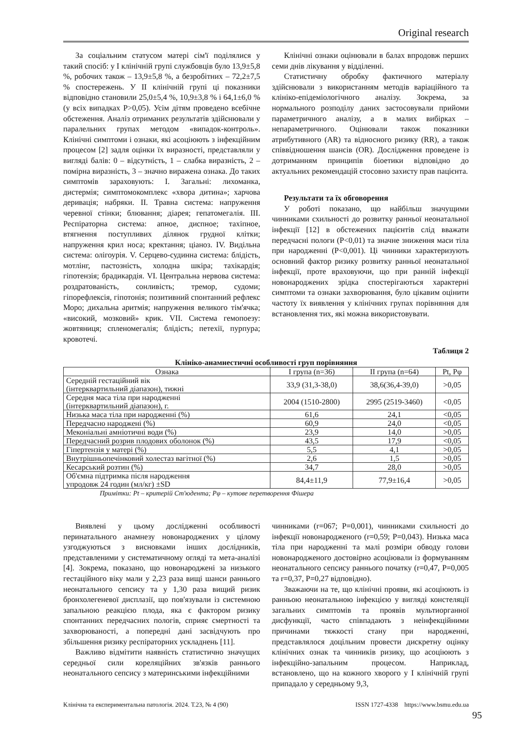Original research
За соціальним статусом матері сім'ї поділялися у такий спосіб: у І клінічній групі службовців було 13,9±5,8 %, робочих також – 13,9±5,8 %, а безробітних – 72,2±7,5 % спостережень. У ІІ клінічній групі ці показники відповідно становили 25,0±5,4 %, 10,9±3,8 % і 64,1±6,0 % (у всіх випадках Р>0,05). Усім дітям проведено всебічне обстеження. Аналіз отриманих результатів здійснювали у паралельних групах методом «випадок-контроль». Клінічні симптоми і ознаки, які асоціюють з інфекційним процесом [2] задля оцінки їх виразності, представляли у вигляді балів: 0 – відсутність, 1 – слабка виразність, 2 – помірна виразність, 3 – значно виражена ознака. До таких симптомів зараховують: І. Загальні: лихоманка, дистермія; симптомокомплекс «хвора дитина»; харчова деривація; набряки. ІІ. Травна система: напруження черевної стінки; блювання; діарея; гепатомегалія. ІІІ. Респіраторна система: апное, диспное; тахіпное, втягнення поступливих ділянок грудної клітки; напруження крил носа; кректання; ціаноз. IV. Видільна система: олігоурія. V. Серцево-судинна система: блідість, мотлінг, пастозність, холодна шкіра; тахікардія; гіпотензія; брадикардія. VI. Центральна нервова система: роздратованість, сонливість; тремор, судоми; гіпорефлексія, гіпотонія; позитивний спонтанний рефлекс Моро; дихальна аритмія; напруження великого тім'ячка; «високий, мозковий» крик. VII. Система гемопоезу: жовтяниця; спленомегалія; блідість; петехії, пурпура; кровотечі.
Клінічні ознаки оцінювали в балах впродовж перших семи днів лікування у відділенні.
Статистичну обробку фактичного матеріалу здійснювали з використанням методів варіаційного та клініко-епідеміологічного аналізу. Зокрема, за нормального розподілу даних застосовували прийоми параметричного аналізу, а в малих вибірках – непараметричного. Оцінювали також показники атрибутивного (AR) та відносного ризику (RR), а також співвідношення шансів (OR). Дослідження проведене із дотриманням принципів біоетики відповідно до актуальних рекомендацій стосовно захисту прав пацієнта.
Результати та їх обговорення
У роботі показано, що найбільш значущими чинниками схильності до розвитку ранньої неонатальної інфекції [12] в обстежених пацієнтів слід вважати передчасні пологи (Р<0,01) та значне зниження маси тіла при народженні (Р<0,001). Ці чинники характеризують основний фактор ризику розвитку ранньої неонатальної інфекції, проте враховуючи, що при ранній інфекції новонароджених зрідка спостерігаються характерні симптоми та ознаки захворювання, було цікавим оцінити частоту їх виявлення у клінічних групах порівняння для встановлення тих, які можна використовувати.
Таблиця 2
Клініко-анамнестичні особливості груп порівняння
| Ознака | І група (n=36) | ІІ група (n=64) | Pt, Pφ |
| --- | --- | --- | --- |
| Середній гестаційний вік (інтерквартильний діапазон), тижні | 33,9 (31,3-38,0) | 38,6(36,4-39,0) | >0,05 |
| Середня маса тіла при народженні (інтерквартильний діапазон), г. | 2004 (1510-2800) | 2995 (2519-3460) | <0,05 |
| Низька маса тіла при народженні (%) | 61,6 | 24,1 | <0,05 |
| Передчасно народжені (%) | 60,9 | 24,0 | <0,05 |
| Меконіальні амніотичні води (%) | 23,9 | 14,0 | >0,05 |
| Передчасний розрив плодових оболонок (%) | 43,5 | 17,9 | <0,05 |
| Гіпертензія у матері (%) | 5,5 | 4,1 | >0,05 |
| Внутрішньопечінковий холестаз вагітної (%) | 2,6 | 1,5 | >0,05 |
| Кесарський розтин (%) | 34,7 | 28,0 | >0,05 |
| Об'ємна підтримка після народження упродовж 24 годин (мл/кг) ±SD | 84,4±11,9 | 77,9±16,4 | >0,05 |
Примітки: Pt – критерій Ст'юдента; Pφ – кутове перетворення Фішера
Виявлені у цьому дослідженні особливості перинатального анамнезу новонароджених у цілому узгоджуються з висновками інших дослідників, представленими у систематичному огляді та мета-аналізі [4]. Зокрема, показано, що новонароджені за низького гестаційного віку мали у 2,23 раза вищі шанси раннього неонатального сепсису та у 1,30 раза вищий ризик бронхолегеневої дисплазії, що пов'язували із системною запальною реакцією плода, яка є фактором ризику спонтанних передчасних пологів, сприяє смертності та захворюваності, а попередні дані засвідчують про збільшення ризику респіраторних ускладнень [11].
Важливо відмітити наявність статистично значущих середньої сили кореляційних зв'язків раннього неонатального сепсису з материнськими інфекційними
чинниками (r=067; Р=0,001), чинниками схильності до інфекції новонародженого (r=0,59; Р=0,043). Низька маса тіла при народженні та малі розміри обводу голови новонародженого достовірно асоціювали із формуванням неонатального сепсису раннього початку (r=0,47, Р=0,005 та r=0,37, Р=0,27 відповідно).
Зважаючи на те, що клінічні прояви, які асоціюють із ранньою неонатальною інфекцією у вигляді констеляції загальних симптомів та проявів мультиорганної дисфункції, часто співпадають з неінфекційними причинами тяжкості стану при народженні, представлялося доцільним провести дискретну оцінку клінічних ознак та чинників ризику, що асоціюють з інфекційно-запальним процесом. Наприклад, встановлено, що на кожного хворого у І клінічній групі припадало у середньому 9,3,
Клінічна та експериментальна патологія. 2024. Т.23, № 4 (90) ISSN 1727-4338 https://www.bsmu.edu.ua
95